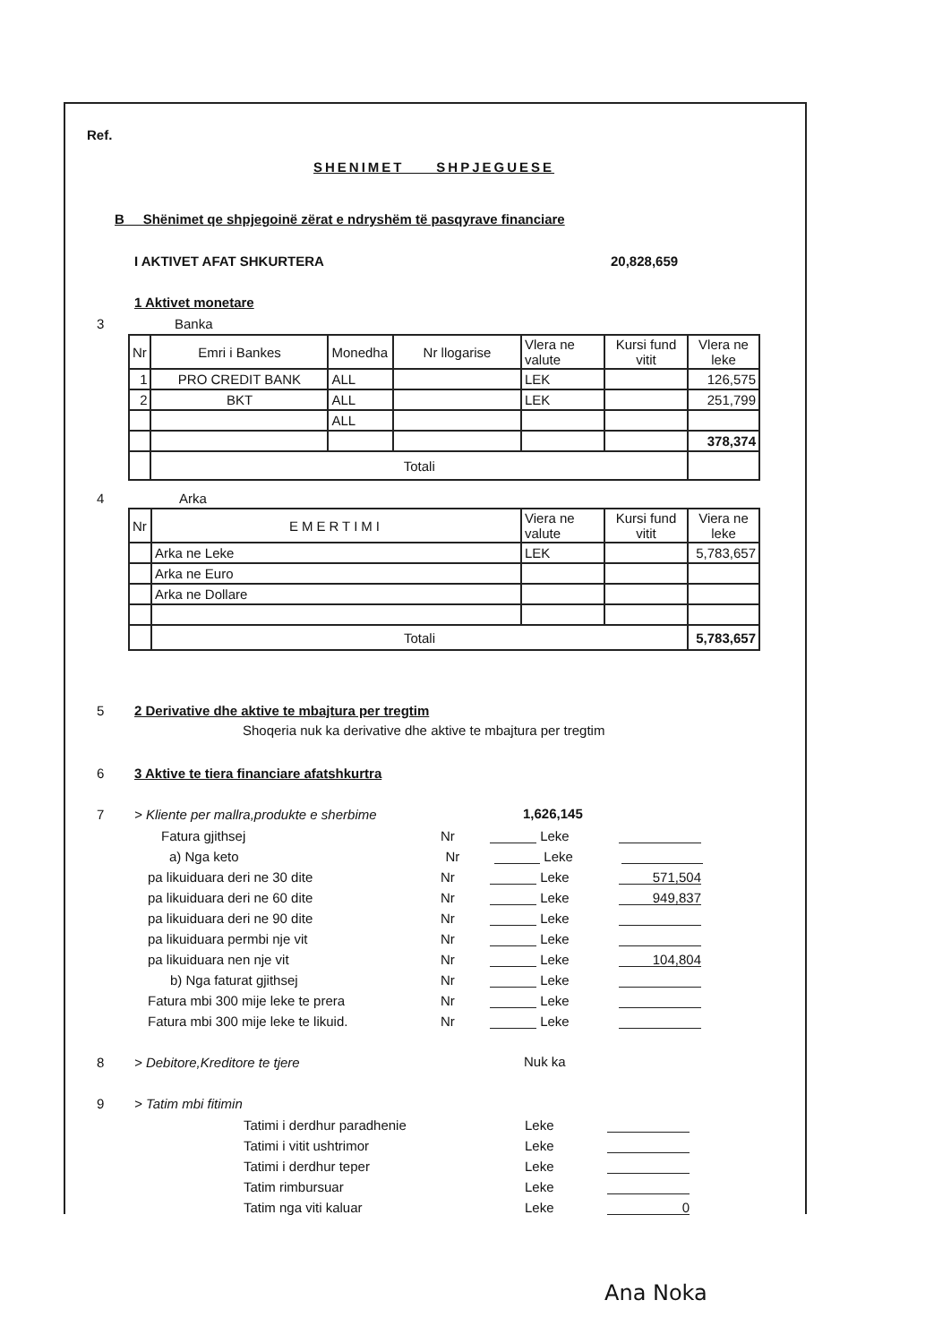Ref.
SHENIMET SHPJEGUESE
B Shënimet qe shpjegoinë zërat e ndryshëm të pasqyrave financiare
I AKTIVET AFAT SHKURTERA 20,828,659
1 Aktivet monetare
3 Banka
| Nr | Emri i Bankes | Monedha | Nr llogarise | Vlera ne valute | Kursi fund vitit | Vlera ne leke |
| 1 | PRO CREDIT BANK | ALL | | LEK | | 126,575 |
| 2 | BKT | ALL | | LEK | | 251,799 |
| | | ALL | | | | |
| | | | | | | 378,374 |
| | Totali | | | | | |
4 Arka
| Nr | EMERTIMI | Viera ne valute | Kursi fund vitit | Viera ne leke |
| | Arka ne Leke | LEK | | 5,783,657 |
| | Arka ne Euro | | | |
| | Arka ne Dollare | | | |
| | Totali | | | 5,783,657 |
5
2 Derivative dhe aktive te mbajtura per tregtim
Shoqeria nuk ka derivative dhe aktive te mbajtura per tregtim
6
3 Aktive te tiera financiare afatshkurtra
7
> Kliente per mallra,produkte e sherbime
1,626,145
Fatura gjithsej Nr Leke
a) Nga keto Nr Leke
pa likuiduara deri ne 30 dite Nr Leke 571,504
pa likuiduara deri ne 60 dite Nr Leke 949,837
pa likuiduara deri ne 90 dite Nr Leke
pa likuiduara permbi nje vit Nr Leke
pa likuiduara nen nje vit Nr Leke 104,804
b) Nga faturat gjithsej Nr Leke
Fatura mbi 300 mije leke te prera Nr Leke
Fatura mbi 300 mije leke te likuid. Nr Leke
8 > Debitore,Kreditore te tjere Nuk ka
9 > Tatim mbi fitimin
Tatimi i derdhur paradhenie Leke
Tatimi i vitit ushtrimor Leke
Tatimi i derdhur teper Leke
Tatim rimbursuar Leke
Tatim nga viti kaluar Leke 0
Ana Noka